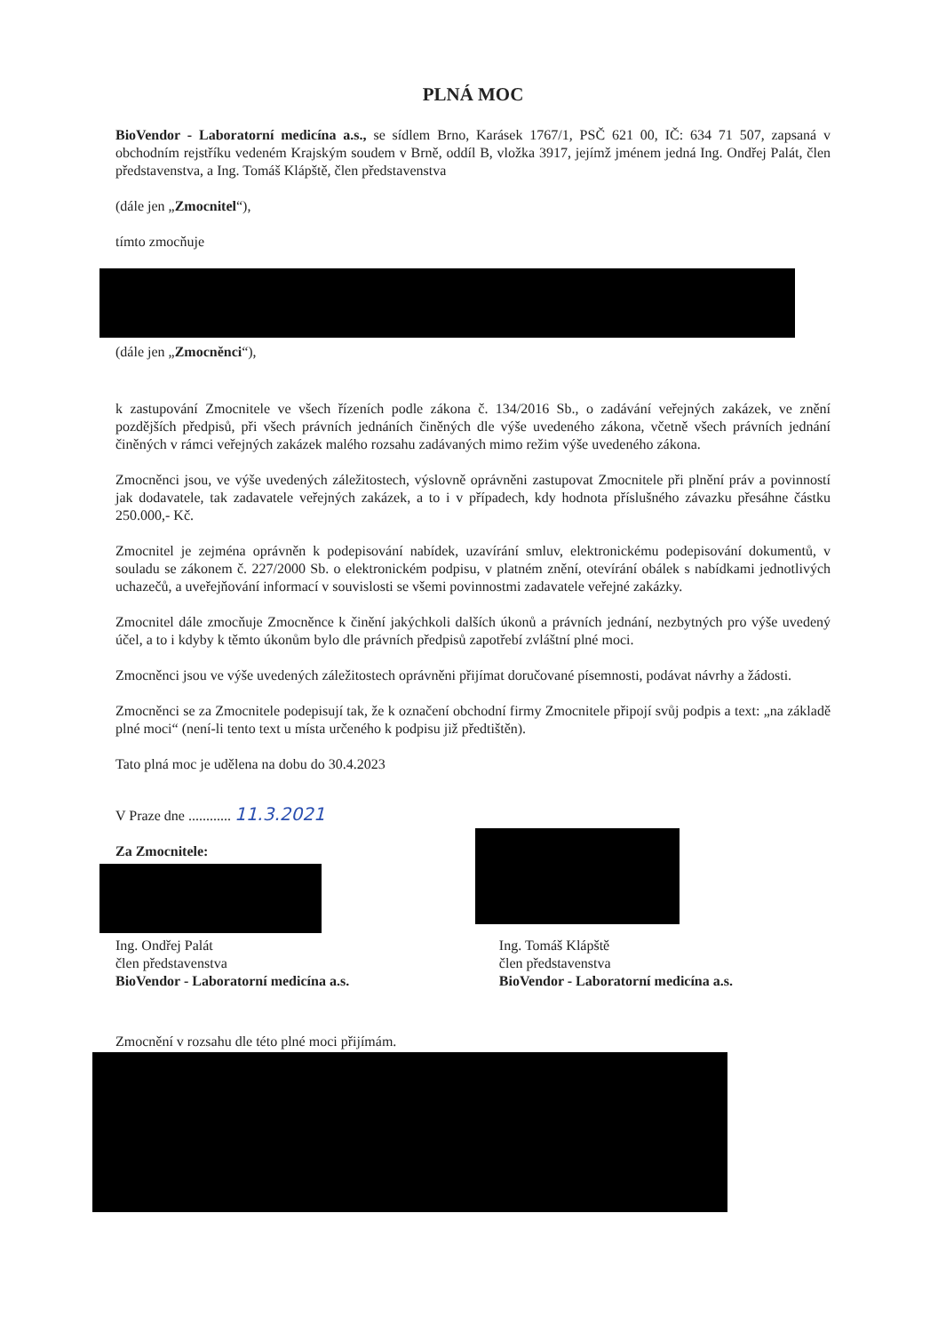PLNÁ MOC
BioVendor - Laboratorní medicína a.s., se sídlem Brno, Karásek 1767/1, PSČ 621 00, IČ: 634 71 507, zapsaná v obchodním rejstříku vedeném Krajským soudem v Brně, oddíl B, vložka 3917, jejímž jménem jedná Ing. Ondřej Palát, člen představenstva, a Ing. Tomáš Klápště, člen představenstva
(dále jen „Zmocnitel“),
tímto zmocňuje
(dále jen „Zmocněnci“),
k zastupování Zmocnitele ve všech řízeních podle zákona č. 134/2016 Sb., o zadávání veřejných zakázek, ve znění pozdějších předpisů, při všech právních jednáních činěných dle výše uvedeného zákona, včetně všech právních jednání činěných v rámci veřejných zakázek malého rozsahu zadávaných mimo režim výše uvedeného zákona.
Zmocněnci jsou, ve výše uvedených záležitostech, výslovně oprávněni zastupovat Zmocnitele při plnění práv a povinností jak dodavatele, tak zadavatele veřejných zakázek, a to i v případech, kdy hodnota příslušného závazku přesáhne částku 250.000,- Kč.
Zmocnitel je zejména oprávněn k podepisování nabídek, uzavírání smluv, elektronickému podepisování dokumentů, v souladu se zákonem č. 227/2000 Sb. o elektronickém podpisu, v platném znění, otevírání obálek s nabídkami jednotlivých uchazečů, a uveřejňování informací v souvislosti se všemi povinnostmi zadavatele veřejné zakázky.
Zmocnitel dále zmocňuje Zmocněnce k činění jakýchkoli dalších úkonů a právních jednání, nezbytných pro výše uvedený účel, a to i kdyby k těmto úkonům bylo dle právních předpisů zapotřebí zvláštní plné moci.
Zmocněnci jsou ve výše uvedených záležitostech oprávněni přijímat doručované písemnosti, podávat návrhy a žádosti.
Zmocněnci se za Zmocnitele podepisují tak, že k označení obchodní firmy Zmocnitele připojí svůj podpis a text: „na základě plné moci“ (není-li tento text u místa určeného k podpisu již předtištěn).
Tato plná moc je udělena na dobu do 30.4.2023
V Praze dne ............ 11.3.2021
Za Zmocnitele:
Ing. Ondřej Palát
člen představenstva
BioVendor - Laboratorní medicína a.s.
Ing. Tomáš Klápště
člen představenstva
BioVendor - Laboratorní medicína a.s.
Zmocnění v rozsahu dle této plné moci přijímám.